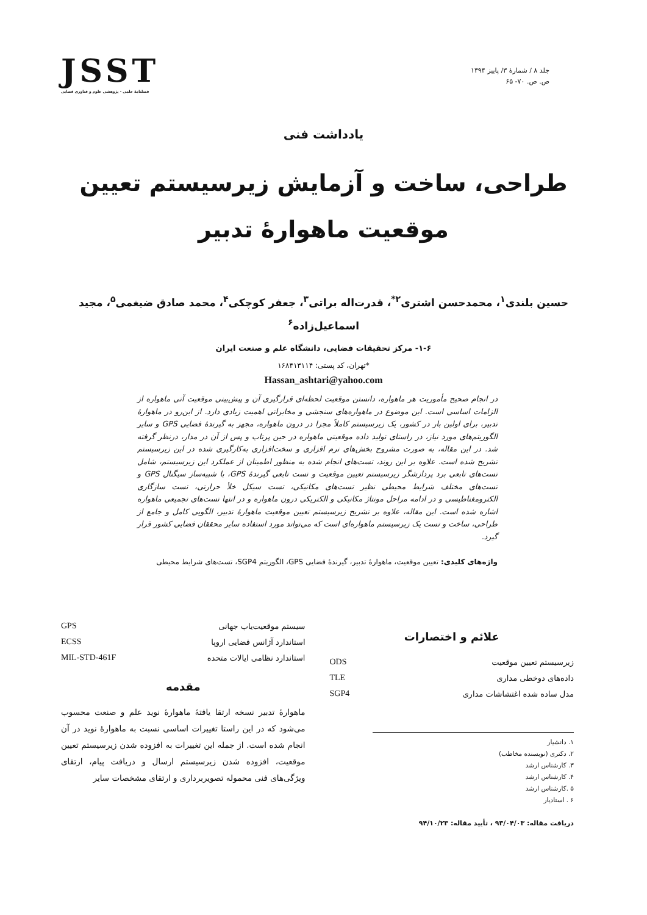جلد ۸ / شمارهٔ ۳/ پاییز ۱۳۹۴
ص. ص. ۷۰- ۶۵
JSST
فصلنامهٔ علمی - پژوهشی علوم و فناوری فضایی
یادداشت فنی
طراحی، ساخت و آزمایش زیرسیستم تعیین موقعیت ماهوارهٔ تدبیر
حسین بلندی<sup>۱</sup>، محمدحسن اشتری<sup>۲*</sup>، قدرت‌اله براتی<sup>۳</sup>، جعفر کوچکی<sup>۴</sup>، محمد صادق ضیغمی<sup>۵</sup>، مجید اسماعیل‌زاده<sup>۶</sup>
۱-۶- مرکز تحقیقات فضایی، دانشگاه علم و صنعت ایران
*تهران، کد پستی: ۱۶۸۴۱۳۱۱۴
Hassan_ashtari@yahoo.com
در انجام صحیح مأموریت هر ماهواره، دانستن موقعیت لحظه‌ای قرارگیری آن و پیش‌بینی موقعیت آتی ماهواره از الزامات اساسی است. این موضوع در ماهواره‌های سنجشی و مخابراتی اهمیت زیادی دارد. از این‌رو در ماهوارهٔ تدبیر، برای اولین بار در کشور، یک زیرسیستم کاملاً مجزا در درون ماهواره، مجهز به گیرندهٔ فضایی GPS و سایر الگوریتم‌های مورد نیاز، در راستای تولید داده موقعیتی ماهواره در حین پرتاب و پس از آن در مدار، درنظر گرفته شد. در این مقاله، به صورت مشروح بخش‌های نرم افزاری و سخت‌افزاری به‌کارگیری شده در این زیرسیستم تشریح شده است. علاوه بر این روند، تست‌های انجام شده به منظور اطمینان از عملکرد این زیرسیستم، شامل تست‌های تابعی برد پردازشگر زیرسیستم تعیین موقعیت و تست تابعی گیرندهٔ GPS، با شبیه‌ساز سیگنال GPS و تست‌های مختلف شرایط محیطی نظیر تست‌های مکانیکی، تست سیکل خلأ حرارتی، تست سازگاری الکترومغناطیسی و در ادامه مراحل مونتاژ مکانیکی و الکتریکی درون ماهواره و در انتها تست‌های تجمیعی ماهواره اشاره شده است. این مقاله، علاوه بر تشریح زیرسیستم تعیین موقعیت ماهوارهٔ تدبیر، الگویی کامل و جامع از طراحی، ساخت و تست یک زیرسیستم ماهواره‌ای است که می‌تواند مورد استفاده سایر محققان فضایی کشور قرار گیرد.
واژه‌های کلیدی: تعیین موقعیت، ماهوارهٔ تدبیر، گیرندهٔ فضایی GPS، الگوریتم SGP4، تست‌های شرایط محیطی
علائم و اختصارات
| زیرسیستم تعیین موقعیت | ODS |
| داده‌های دوخطی مداری | TLE |
| مدل ساده شده اغتشاشات مداری | SGP4 |
۱. دانشیار
۲. دکتری (نویسنده مخاطب)
۳. کارشناس ارشد
۴. کارشناس ارشد
۵ .کارشناس ارشد
۶ . استادیار
دریافت مقاله: ۹۳/۰۴/۰۳ ، تأیید مقاله: ۹۴/۱۰/۲۳
| سیستم موقعیت‌یاب جهانی | GPS |
| استاندارد آژانس فضایی اروپا | ECSS |
| استاندارد نظامی ایالات متحده | MIL-STD-461F |
مقدمه
ماهوارهٔ تدبیر نسخه ارتقا یافتهٔ ماهوارهٔ نوید علم و صنعت محسوب می‌شود که در این راستا تغییرات اساسی نسبت به ماهوارهٔ نوید در آن انجام شده است. از جمله این تغییرات به افزوده شدن زیرسیستم تعیین موقعیت، افزوده شدن زیرسیستم ارسال و دریافت پیام، ارتقای ویژگی‌های فنی محموله تصویربرداری و ارتقای مشخصات سایر